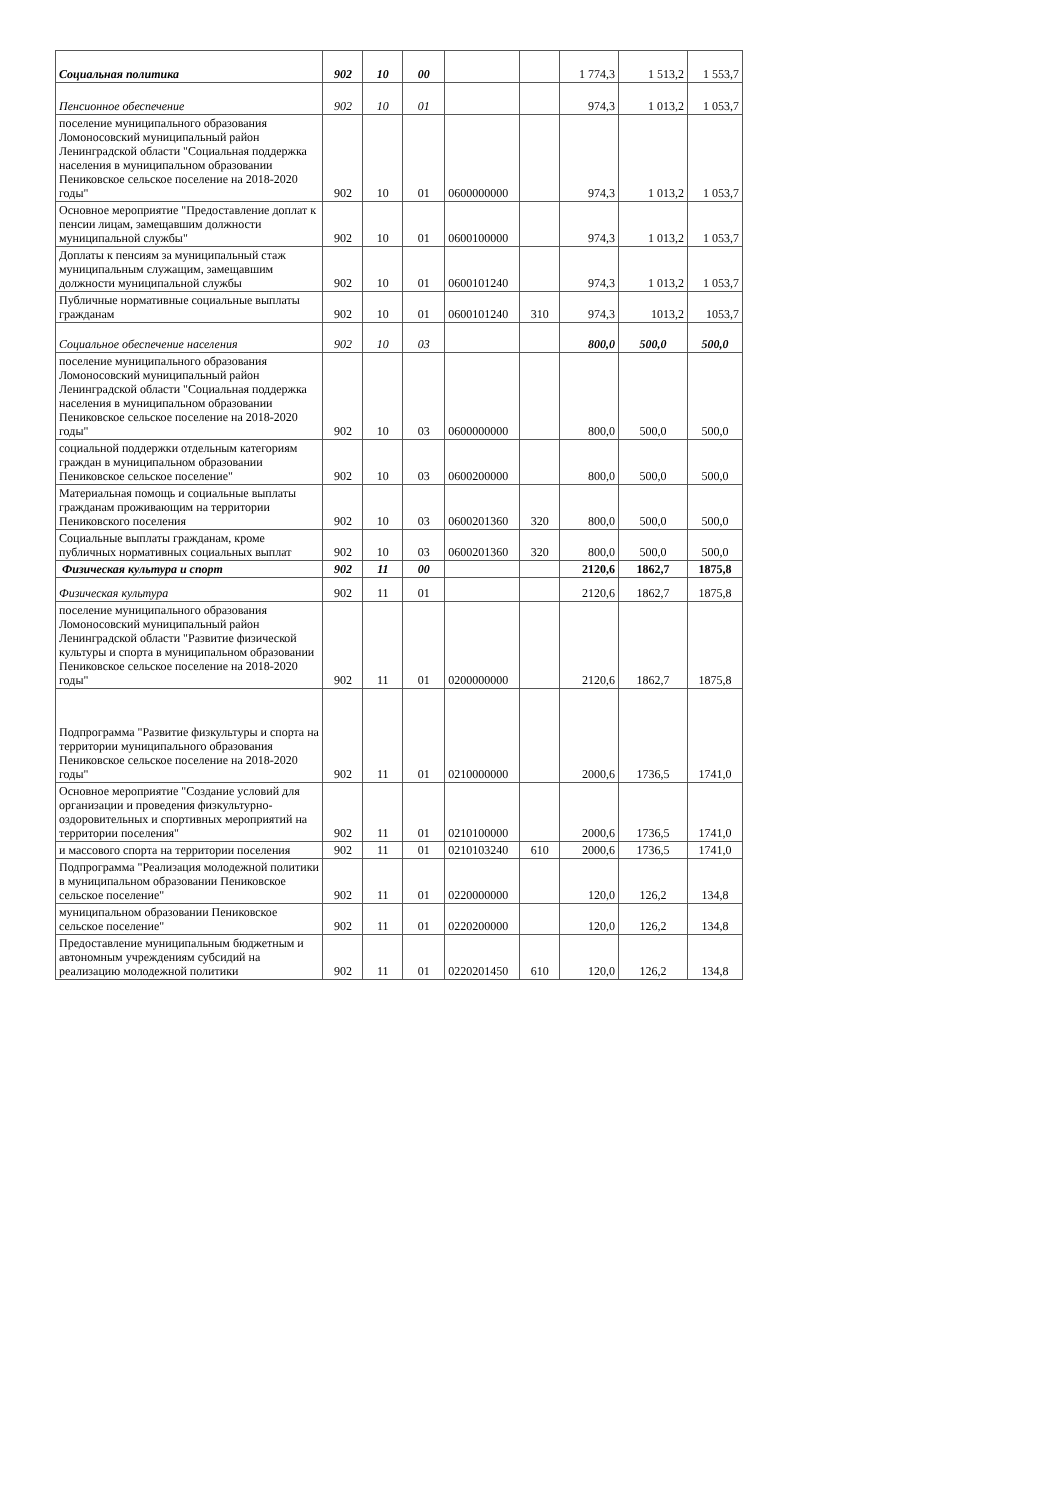| Социальная политика | 902 | 10 | 00 | | | 1 774,3 | 1 513,2 | 1 553,7 |
| Пенсионное обеспечение | 902 | 10 | 01 | | | 974,3 | 1 013,2 | 1 053,7 |
| поселение муниципального образования Ломоносовский муниципальный район Ленинградской области "Социальная поддержка населения в муниципальном образовании Пениковское сельское поселение на 2018-2020 годы" | 902 | 10 | 01 | 0600000000 | | 974,3 | 1 013,2 | 1 053,7 |
| Основное мероприятие "Предоставление доплат к пенсии лицам, замещавшим должности муниципальной службы" | 902 | 10 | 01 | 0600100000 | | 974,3 | 1 013,2 | 1 053,7 |
| Доплаты к пенсиям за муниципальный стаж муниципальным служащим, замещавшим должности муниципальной службы | 902 | 10 | 01 | 0600101240 | | 974,3 | 1 013,2 | 1 053,7 |
| Публичные нормативные социальные выплаты гражданам | 902 | 10 | 01 | 0600101240 | 310 | 974,3 | 1013,2 | 1053,7 |
| Социальное обеспечение населения | 902 | 10 | 03 | | | 800,0 | 500,0 | 500,0 |
| поселение муниципального образования Ломоносовский муниципальный район Ленинградской области "Социальная поддержка населения в муниципальном образовании Пениковское сельское поселение на 2018-2020 годы" | 902 | 10 | 03 | 0600000000 | | 800,0 | 500,0 | 500,0 |
| социальной поддержки отдельным категориям граждан в муниципальном образовании Пениковское сельское поселение" | 902 | 10 | 03 | 0600200000 | | 800,0 | 500,0 | 500,0 |
| Материальная помощь и социальные выплаты гражданам проживающим на территории Пениковского поселения | 902 | 10 | 03 | 0600201360 | 320 | 800,0 | 500,0 | 500,0 |
| Социальные выплаты гражданам, кроме публичных нормативных социальных выплат | 902 | 10 | 03 | 0600201360 | 320 | 800,0 | 500,0 | 500,0 |
| Физическая культура и спорт | 902 | 11 | 00 | | | 2120,6 | 1862,7 | 1875,8 |
| Физическая культура | 902 | 11 | 01 | | | 2120,6 | 1862,7 | 1875,8 |
| поселение муниципального образования Ломоносовский муниципальный район Ленинградской области "Развитие физической культуры и спорта в муниципальном образовании Пениковское сельское поселение на 2018-2020 годы" | 902 | 11 | 01 | 0200000000 | | 2120,6 | 1862,7 | 1875,8 |
| Подпрограмма "Развитие физкультуры и спорта на территории муниципального образования Пениковское сельское поселение на 2018-2020 годы" | 902 | 11 | 01 | 0210000000 | | 2000,6 | 1736,5 | 1741,0 |
| Основное мероприятие "Создание условий для организации и проведения физкультурно-оздоровительных и спортивных мероприятий на территории поселения" | 902 | 11 | 01 | 0210100000 | | 2000,6 | 1736,5 | 1741,0 |
| и массового спорта на территории поселения | 902 | 11 | 01 | 0210103240 | 610 | 2000,6 | 1736,5 | 1741,0 |
| Подпрограмма "Реализация молодежной политики в муниципальном образовании Пениковское сельское поселение" | 902 | 11 | 01 | 0220000000 | | 120,0 | 126,2 | 134,8 |
| муниципальном образовании Пениковское сельское поселение" | 902 | 11 | 01 | 0220200000 | | 120,0 | 126,2 | 134,8 |
| Предоставление муниципальным бюджетным и автономным учреждениям субсидий на реализацию молодежной политики | 902 | 11 | 01 | 0220201450 | 610 | 120,0 | 126,2 | 134,8 |